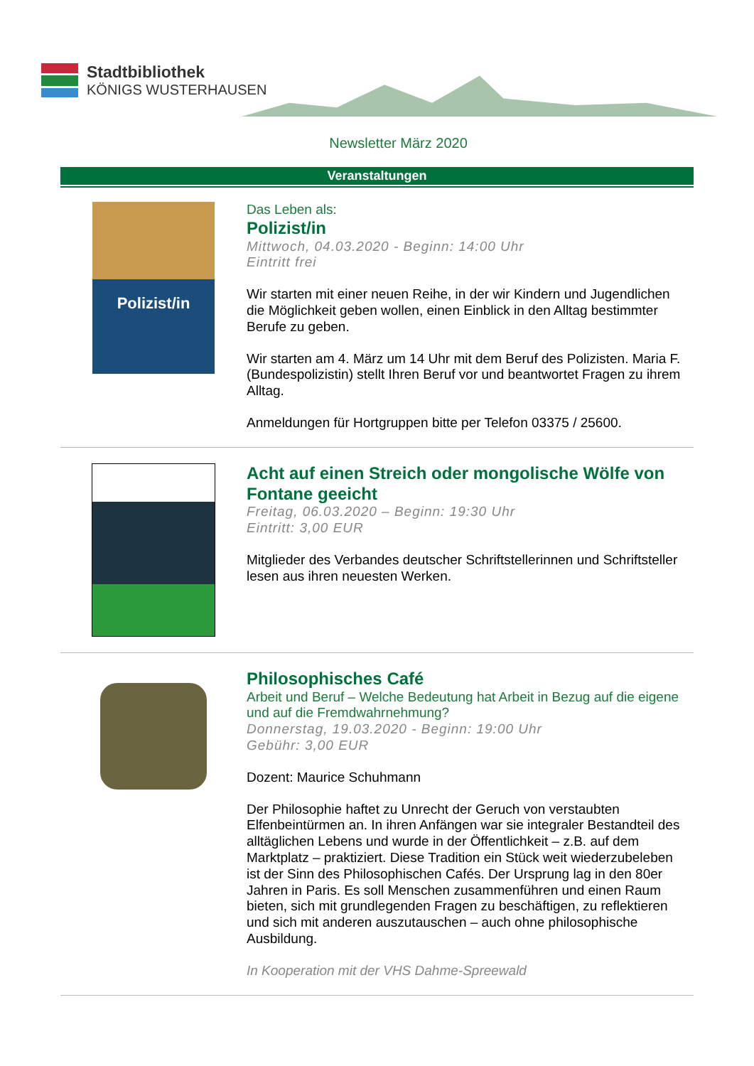Stadtbibliothek
KÖNIGS WUSTERHAUSEN
Newsletter März 2020
Veranstaltungen
Polizist/in
Das Leben als:
Polizist/in
Mittwoch, 04.03.2020 - Beginn: 14:00 Uhr
Eintritt frei
Wir starten mit einer neuen Reihe, in der wir Kindern und Jugendlichen die Möglichkeit geben wollen, einen Einblick in den Alltag bestimmter Berufe zu geben.
Wir starten am 4. März um 14 Uhr mit dem Beruf des Polizisten. Maria F. (Bundespolizistin) stellt Ihren Beruf vor und beantwortet Fragen zu ihrem Alltag.
Anmeldungen für Hortgruppen bitte per Telefon 03375 / 25600.
Acht auf einen Streich oder mongolische Wölfe von Fontane geeicht
Freitag, 06.03.2020 – Beginn: 19:30 Uhr
Eintritt: 3,00 EUR
Mitglieder des Verbandes deutscher Schriftstellerinnen und Schriftsteller lesen aus ihren neuesten Werken.
Philosophisches Café
Arbeit und Beruf – Welche Bedeutung hat Arbeit in Bezug auf die eigene und auf die Fremdwahrnehmung?
Donnerstag, 19.03.2020 - Beginn: 19:00 Uhr
Gebühr: 3,00 EUR
Dozent: Maurice Schuhmann
Der Philosophie haftet zu Unrecht der Geruch von verstaubten Elfenbeintürmen an. In ihren Anfängen war sie integraler Bestandteil des alltäglichen Lebens und wurde in der Öffentlichkeit – z.B. auf dem Marktplatz – praktiziert. Diese Tradition ein Stück weit wiederzubeleben ist der Sinn des Philosophischen Cafés. Der Ursprung lag in den 80er Jahren in Paris. Es soll Menschen zusammenführen und einen Raum bieten, sich mit grundlegenden Fragen zu beschäftigen, zu reflektieren und sich mit anderen auszutauschen – auch ohne philosophische Ausbildung.
In Kooperation mit der VHS Dahme-Spreewald